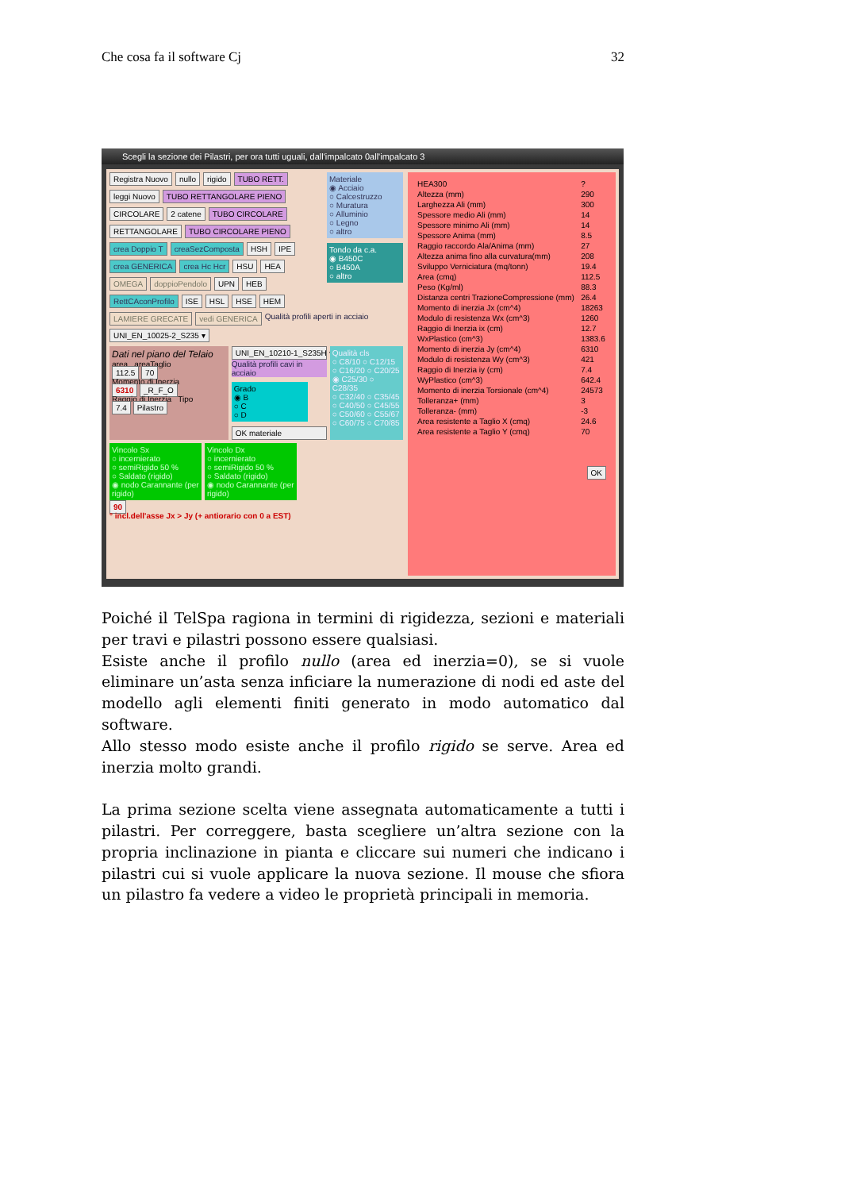Che cosa fa il software Cj 32
Scegli la sezione dei Pilastri, per ora tutti uguali, dall'impalcato 0all'impalcato 3
Registra Nuovo nullo rigido TUBO RETT.
leggi Nuovo TUBO RETTANGOLARE PIENO
CIRCOLARE 2 catene TUBO CIRCOLARE
RETTANGOLARE TUBO CIRCOLARE PIENO
crea Doppio T creaSezComposta HSH IPE
crea GENERICA crea Hc Hcr HSU HEA
OMEGA doppioPendolo UPN HEB
RettCAconProfilo ISE HSL HSE HEM
Materiale
◉ Acciaio
○ Calcestruzzo
○ Muratura
○ Alluminio
○ Legno
○ altro
Tondo da c.a.
◉ B450C
○ B450A
○ altro
LAMIERE GRECATE vedi GENERICA Qualità profili aperti in acciaio UNI_EN_10025-2_S235 ▾
Dati nel piano del Telaio
area areaTaglio
112.5 70
Momento di Inerzia
6310 _R_F_O
Raggio di Inerzia Tipo
7.4 Pilastro
UNI_EN_10210-1_S235H ▾
Qualità profili cavi in acciaio
Grado
◉ B
○ C
○ D
OK materiale
Qualità cls
○ C8/10 ○ C12/15
○ C16/20 ○ C20/25
◉ C25/30 ○ C28/35
○ C32/40 ○ C35/45
○ C40/50 ○ C45/55
○ C50/60 ○ C55/67
○ C60/75 ○ C70/85
Vincolo Sx
○ incernierato
○ semiRigido 50 %
○ Saldato (rigido)
◉ nodo Carannante (per rigido)
Vincolo Dx
○ incernierato
○ semiRigido 50 %
○ Saldato (rigido)
◉ nodo Carannante (per rigido)
90
° incl.dell'asse Jx > Jy (+ antiorario con 0 a EST)
| HEA300 | ? |
| Altezza (mm) | 290 |
| Larghezza Ali (mm) | 300 |
| Spessore medio Ali (mm) | 14 |
| Spessore minimo Ali (mm) | 14 |
| Spessore Anima (mm) | 8.5 |
| Raggio raccordo Ala/Anima (mm) | 27 |
| Altezza anima fino alla curvatura(mm) | 208 |
| Sviluppo Verniciatura (mq/tonn) | 19.4 |
| Area (cmq) | 112.5 |
| Peso (Kg/ml) | 88.3 |
| Distanza centri TrazioneCompressione (mm) | 26.4 |
| Momento di inerzia Jx (cm^4) | 18263 |
| Modulo di resistenza Wx (cm^3) | 1260 |
| Raggio di Inerzia ix (cm) | 12.7 |
| WxPlastico (cm^3) | 1383.6 |
| Momento di inerzia Jy (cm^4) | 6310 |
| Modulo di resistenza Wy (cm^3) | 421 |
| Raggio di Inerzia iy (cm) | 7.4 |
| WyPlastico (cm^3) | 642.4 |
| Momento di inerzia Torsionale (cm^4) | 24573 |
| Tolleranza+ (mm) | 3 |
| Tolleranza- (mm) | -3 |
| Area resistente a Taglio X (cmq) | 24.6 |
| Area resistente a Taglio Y (cmq) | 70 |
OK
Poiché il TelSpa ragiona in termini di rigidezza, sezioni e materiali per travi e pilastri possono essere qualsiasi.
Esiste anche il profilo nullo (area ed inerzia=0), se si vuole eliminare un’asta senza inficiare la numerazione di nodi ed aste del modello agli elementi finiti generato in modo automatico dal software.
Allo stesso modo esiste anche il profilo rigido se serve. Area ed inerzia molto grandi.
La prima sezione scelta viene assegnata automaticamente a tutti i pilastri. Per correggere, basta scegliere un’altra sezione con la propria inclinazione in pianta e cliccare sui numeri che indicano i pilastri cui si vuole applicare la nuova sezione. Il mouse che sfiora un pilastro fa vedere a video le proprietà principali in memoria.